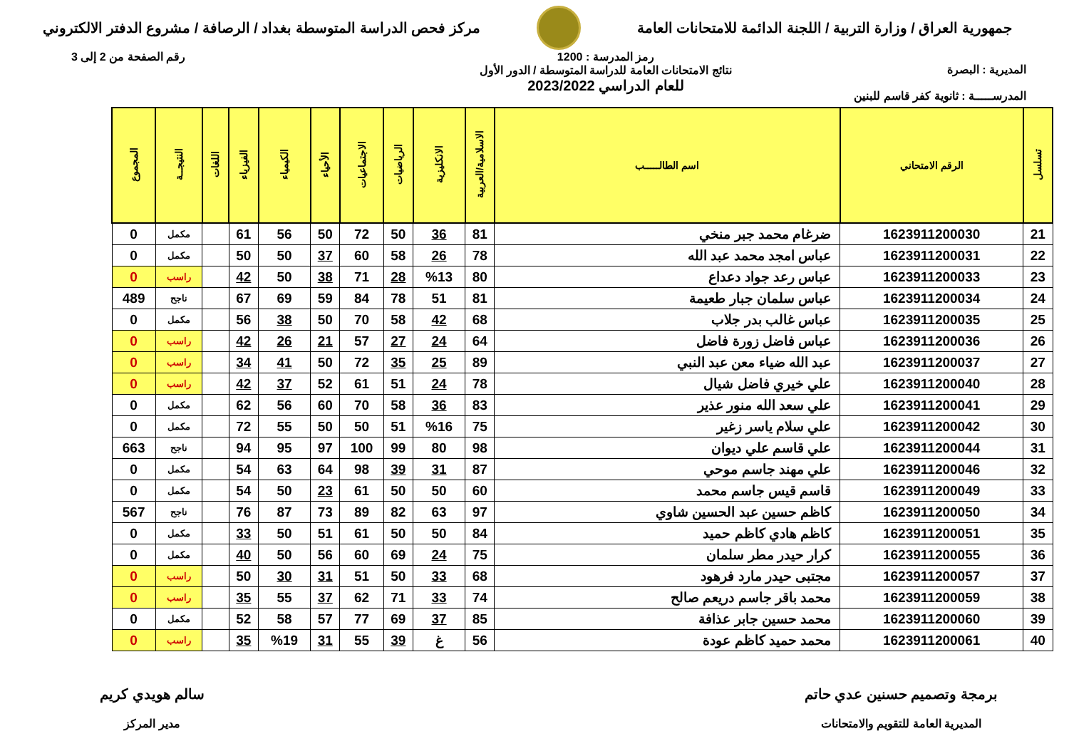جمهورية العراق / وزارة التربية / اللجنة الدائمة للامتحانات العامة
مركز فحص الدراسة المتوسطة بغداد / الرصافة / مشروع الدفتر الالكتروني
المديرية : البصرة
المدرســـــة : ثانوية كفر قاسم للبنين
رمز المدرسة : 1200
نتائج الامتحانات العامة للدراسة المتوسطة / الدور الأول
للعام الدراسي 2023/2022
رقم الصفحة من 2 إلى 3
| تسلسل | الرقم الامتحاني | اسم الطالـــــب | الاسلامية/العربية | الانكليزية | الرياضيات | الاجتماعيات | الأحياء | الكيمياء | الفيزياء | اللغات | النتيجــة | المجموع |
| --- | --- | --- | --- | --- | --- | --- | --- | --- | --- | --- | --- | --- |
| 21 | 1623911200030 | ضرغام محمد جبر منخي | 81 | 36 | 50 | 72 | 50 | 56 | 61 | | مكمل | 0 |
| 22 | 1623911200031 | عباس امجد محمد عبد الله | 78 | 26 | 58 | 60 | 37 | 50 | 50 | | مكمل | 0 |
| 23 | 1623911200033 | عباس رعد جواد دعداع | 80 | %13 | 28 | 71 | 38 | 50 | 42 | | راسب | 0 |
| 24 | 1623911200034 | عباس سلمان جبار طعيمة | 81 | 51 | 78 | 84 | 59 | 69 | 67 | | ناجح | 489 |
| 25 | 1623911200035 | عباس غالب بدر جلاب | 68 | 42 | 58 | 70 | 50 | 38 | 56 | | مكمل | 0 |
| 26 | 1623911200036 | عباس فاضل زورة فاضل | 64 | 24 | 27 | 57 | 21 | 26 | 42 | | راسب | 0 |
| 27 | 1623911200037 | عبد الله ضياء معن عبد النبي | 89 | 25 | 35 | 72 | 50 | 41 | 34 | | راسب | 0 |
| 28 | 1623911200040 | علي خيري فاضل شيال | 78 | 24 | 51 | 61 | 52 | 37 | 42 | | راسب | 0 |
| 29 | 1623911200041 | علي سعد الله منور عذير | 83 | 36 | 58 | 70 | 60 | 56 | 62 | | مكمل | 0 |
| 30 | 1623911200042 | علي سلام ياسر زغير | 75 | %16 | 51 | 50 | 50 | 55 | 72 | | مكمل | 0 |
| 31 | 1623911200044 | علي قاسم علي ديوان | 98 | 80 | 99 | 100 | 97 | 95 | 94 | | ناجح | 663 |
| 32 | 1623911200046 | علي مهند جاسم موحي | 87 | 31 | 39 | 98 | 64 | 63 | 54 | | مكمل | 0 |
| 33 | 1623911200049 | قاسم قيس جاسم محمد | 60 | 50 | 50 | 61 | 23 | 50 | 54 | | مكمل | 0 |
| 34 | 1623911200050 | كاظم حسين عبد الحسين شاوي | 97 | 63 | 82 | 89 | 73 | 87 | 76 | | ناجح | 567 |
| 35 | 1623911200051 | كاظم هادي كاظم حميد | 84 | 50 | 50 | 61 | 51 | 50 | 33 | | مكمل | 0 |
| 36 | 1623911200055 | كرار حيدر مطر سلمان | 75 | 24 | 69 | 60 | 56 | 50 | 40 | | مكمل | 0 |
| 37 | 1623911200057 | مجتبى حيدر مارد فرهود | 68 | 33 | 50 | 51 | 31 | 30 | 50 | | راسب | 0 |
| 38 | 1623911200059 | محمد باقر جاسم دريعم صالح | 74 | 33 | 71 | 62 | 37 | 55 | 35 | | راسب | 0 |
| 39 | 1623911200060 | محمد حسين جابر عذافة | 85 | 37 | 69 | 77 | 57 | 58 | 52 | | مكمل | 0 |
| 40 | 1623911200061 | محمد حميد كاظم عودة | 56 | غ | 39 | 55 | 31 | %19 | 35 | | راسب | 0 |
برمجة وتصميم حسنين عدي حاتم
المديرية العامة للتقويم والامتحانات
سالم هويدي كريم
مدير المركز